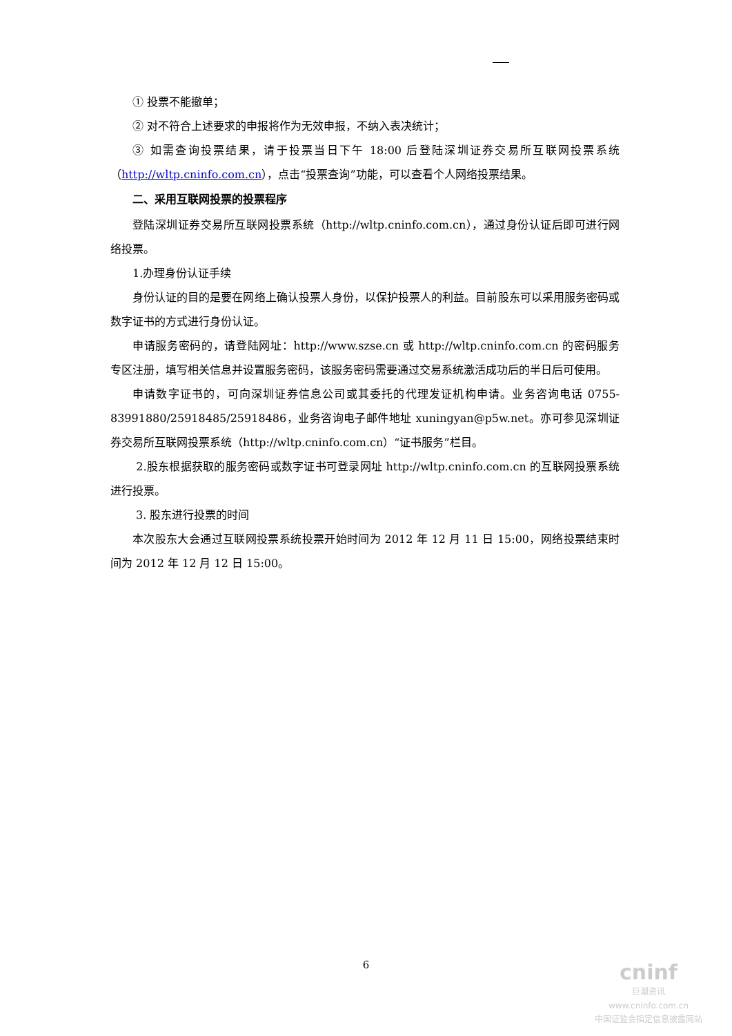① 投票不能撤单；
② 对不符合上述要求的申报将作为无效申报，不纳入表决统计；
③ 如需查询投票结果，请于投票当日下午 18:00 后登陆深圳证券交易所互联网投票系统（http://wltp.cninfo.com.cn），点击“投票查询”功能，可以查看个人网络投票结果。
二、采用互联网投票的投票程序
登陆深圳证券交易所互联网投票系统（http://wltp.cninfo.com.cn），通过身份认证后即可进行网络投票。
1.办理身份认证手续
身份认证的目的是要在网络上确认投票人身份，以保护投票人的利益。目前股东可以采用服务密码或数字证书的方式进行身份认证。
申请服务密码的，请登陆网址：http://www.szse.cn 或 http://wltp.cninfo.com.cn 的密码服务专区注册，填写相关信息并设置服务密码，该服务密码需要通过交易系统激活成功后的半日后可使用。
申请数字证书的，可向深圳证券信息公司或其委托的代理发证机构申请。业务咨询电话 0755-83991880/25918485/25918486，业务咨询电子邮件地址 xuningyan@p5w.net。亦可参见深圳证券交易所互联网投票系统（http://wltp.cninfo.com.cn）“证书服务”栏目。
2.股东根据获取的服务密码或数字证书可登录网址 http://wltp.cninfo.com.cn 的互联网投票系统进行投票。
3. 股东进行投票的时间
本次股东大会通过互联网投票系统投票开始时间为 2012 年 12 月 11 日 15:00，网络投票结束时间为 2012 年 12 月 12 日 15:00。
6
cninf
巨潮资讯
www.cninfo.com.cn
中国证监会指定信息披露网站